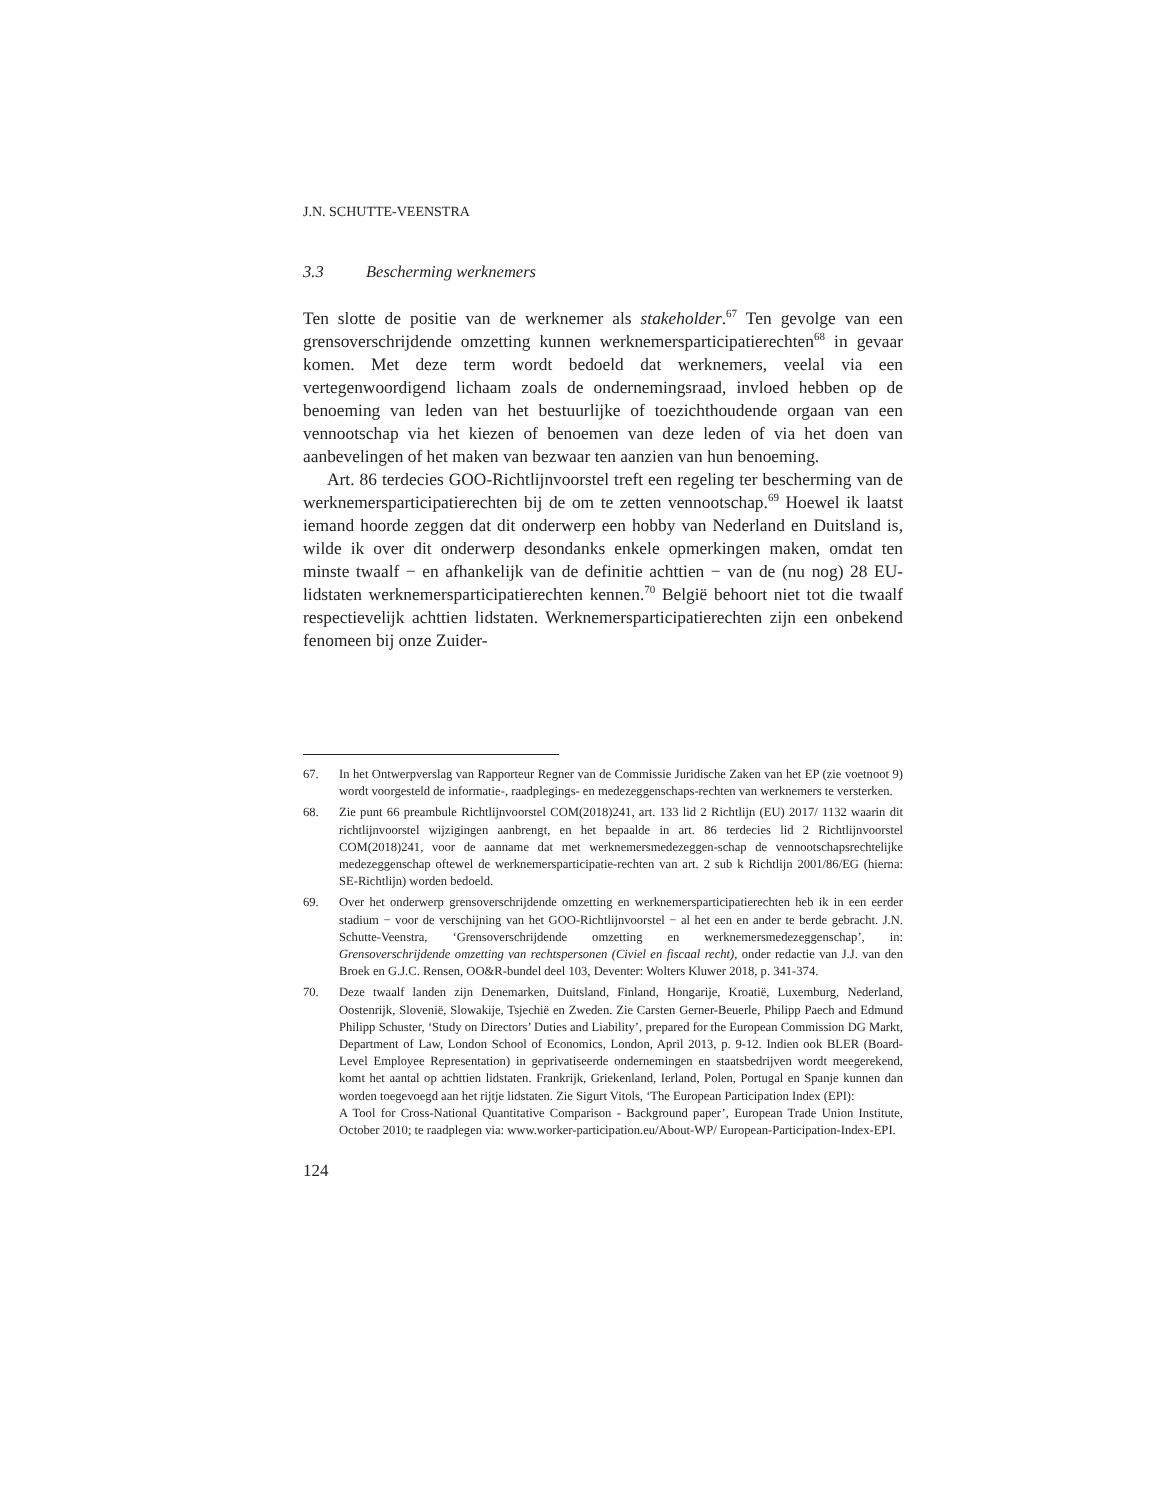J.N. SCHUTTE-VEENSTRA
3.3 Bescherming werknemers
Ten slotte de positie van de werknemer als stakeholder.<sup>67</sup> Ten gevolge van een grensoverschrijdende omzetting kunnen werknemersparticipatierechten<sup>68</sup> in gevaar komen. Met deze term wordt bedoeld dat werknemers, veelal via een vertegenwoordigend lichaam zoals de ondernemingsraad, invloed hebben op de benoeming van leden van het bestuurlijke of toezichthoudende orgaan van een vennootschap via het kiezen of benoemen van deze leden of via het doen van aanbevelingen of het maken van bezwaar ten aanzien van hun benoeming.
Art. 86 terdecies GOO-Richtlijnvoorstel treft een regeling ter bescherming van de werknemersparticipatierechten bij de om te zetten vennootschap.<sup>69</sup> Hoewel ik laatst iemand hoorde zeggen dat dit onderwerp een hobby van Nederland en Duitsland is, wilde ik over dit onderwerp desondanks enkele opmerkingen maken, omdat ten minste twaalf − en afhankelijk van de definitie achttien − van de (nu nog) 28 EU-lidstaten werknemersparticipatierechten kennen.<sup>70</sup> België behoort niet tot die twaalf respectievelijk achttien lidstaten. Werknemersparticipatierechten zijn een onbekend fenomeen bij onze Zuider-
67. In het Ontwerpverslag van Rapporteur Regner van de Commissie Juridische Zaken van het EP (zie voetnoot 9) wordt voorgesteld de informatie-, raadplegings- en medezeggenschaps-rechten van werknemers te versterken.
68. Zie punt 66 preambule Richtlijnvoorstel COM(2018)241, art. 133 lid 2 Richtlijn (EU) 2017/ 1132 waarin dit richtlijnvoorstel wijzigingen aanbrengt, en het bepaalde in art. 86 terdecies lid 2 Richtlijnvoorstel COM(2018)241, voor de aanname dat met werknemersmedezeggen-schap de vennootschapsrechtelijke medezeggenschap oftewel de werknemersparticipatie-rechten van art. 2 sub k Richtlijn 2001/86/EG (hierna: SE-Richtlijn) worden bedoeld.
69. Over het onderwerp grensoverschrijdende omzetting en werknemersparticipatierechten heb ik in een eerder stadium − voor de verschijning van het GOO-Richtlijnvoorstel − al het een en ander te berde gebracht. J.N. Schutte-Veenstra, ‘Grensoverschrijdende omzetting en werknemersmedezeggenschap’, in: Grensoverschrijdende omzetting van rechtspersonen (Civiel en fiscaal recht), onder redactie van J.J. van den Broek en G.J.C. Rensen, OO&R-bundel deel 103, Deventer: Wolters Kluwer 2018, p. 341-374.
70. Deze twaalf landen zijn Denemarken, Duitsland, Finland, Hongarije, Kroatië, Luxemburg, Nederland, Oostenrijk, Slovenië, Slowakije, Tsjechië en Zweden. Zie Carsten Gerner-Beuerle, Philipp Paech and Edmund Philipp Schuster, ‘Study on Directors’ Duties and Liability’, prepared for the European Commission DG Markt, Department of Law, London School of Economics, London, April 2013, p. 9-12. Indien ook BLER (Board-Level Employee Representation) in geprivatiseerde ondernemingen en staatsbedrijven wordt meegerekend, komt het aantal op achttien lidstaten. Frankrijk, Griekenland, Ierland, Polen, Portugal en Spanje kunnen dan worden toegevoegd aan het rijtje lidstaten. Zie Sigurt Vitols, ‘The European Participation Index (EPI):
A Tool for Cross-National Quantitative Comparison - Background paper’, European Trade Union Institute, October 2010; te raadplegen via: www.worker-participation.eu/About-WP/ European-Participation-Index-EPI.
124